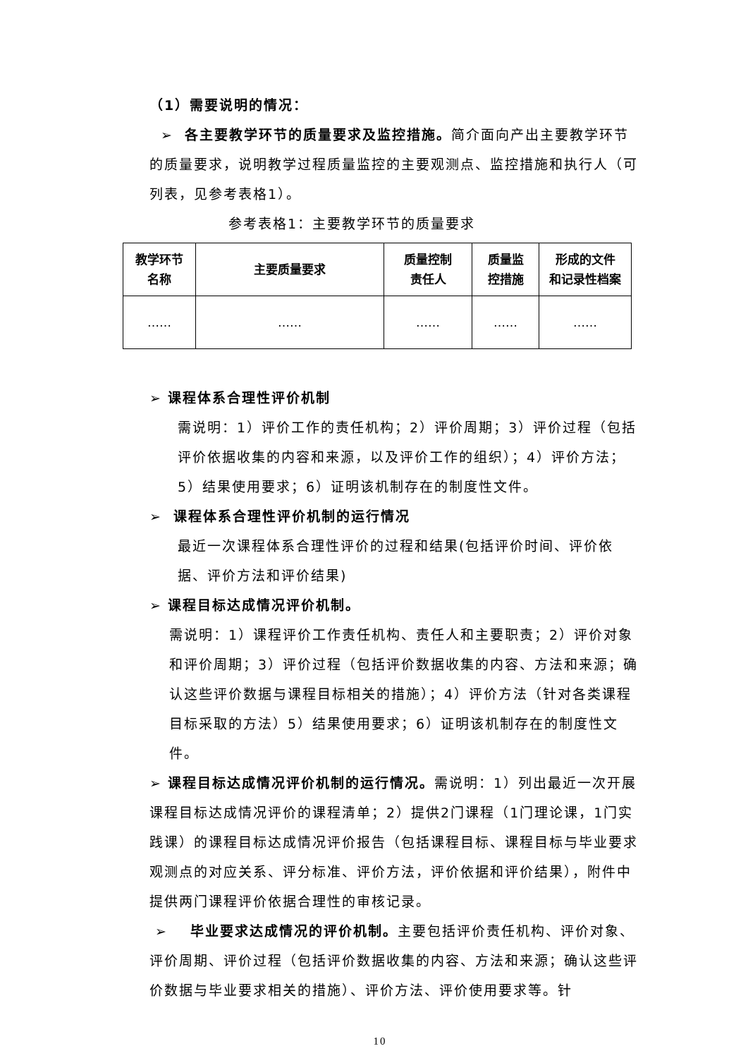（1）需要说明的情况：
➢ 各主要教学环节的质量要求及监控措施。简介面向产出主要教学环节的质量要求，说明教学过程质量监控的主要观测点、监控措施和执行人（可列表，见参考表格1）。
参考表格1：主要教学环节的质量要求
| 教学环节 名称 | 主要质量要求 | 质量控制 责任人 | 质量监 控措施 | 形成的文件 和记录性档案 |
| --- | --- | --- | --- | --- |
| …… | …… | …… | …… | …… |
➢ 课程体系合理性评价机制
需说明：1）评价工作的责任机构；2）评价周期；3）评价过程（包括评价依据收集的内容和来源，以及评价工作的组织）；4）评价方法；5）结果使用要求；6）证明该机制存在的制度性文件。
➢ 课程体系合理性评价机制的运行情况
最近一次课程体系合理性评价的过程和结果(包括评价时间、评价依据、评价方法和评价结果)
➢ 课程目标达成情况评价机制。
需说明：1）课程评价工作责任机构、责任人和主要职责；2）评价对象和评价周期；3）评价过程（包括评价数据收集的内容、方法和来源；确认这些评价数据与课程目标相关的措施）；4）评价方法（针对各类课程目标采取的方法）5）结果使用要求；6）证明该机制存在的制度性文件。
➢ 课程目标达成情况评价机制的运行情况。需说明：1）列出最近一次开展课程目标达成情况评价的课程清单；2）提供2门课程（1门理论课，1门实践课）的课程目标达成情况评价报告（包括课程目标、课程目标与毕业要求观测点的对应关系、评分标准、评价方法，评价依据和评价结果），附件中提供两门课程评价依据合理性的审核记录。
➢ 毕业要求达成情况的评价机制。主要包括评价责任机构、评价对象、评价周期、评价过程（包括评价数据收集的内容、方法和来源；确认这些评价数据与毕业要求相关的措施）、评价方法、评价使用要求等。针
10